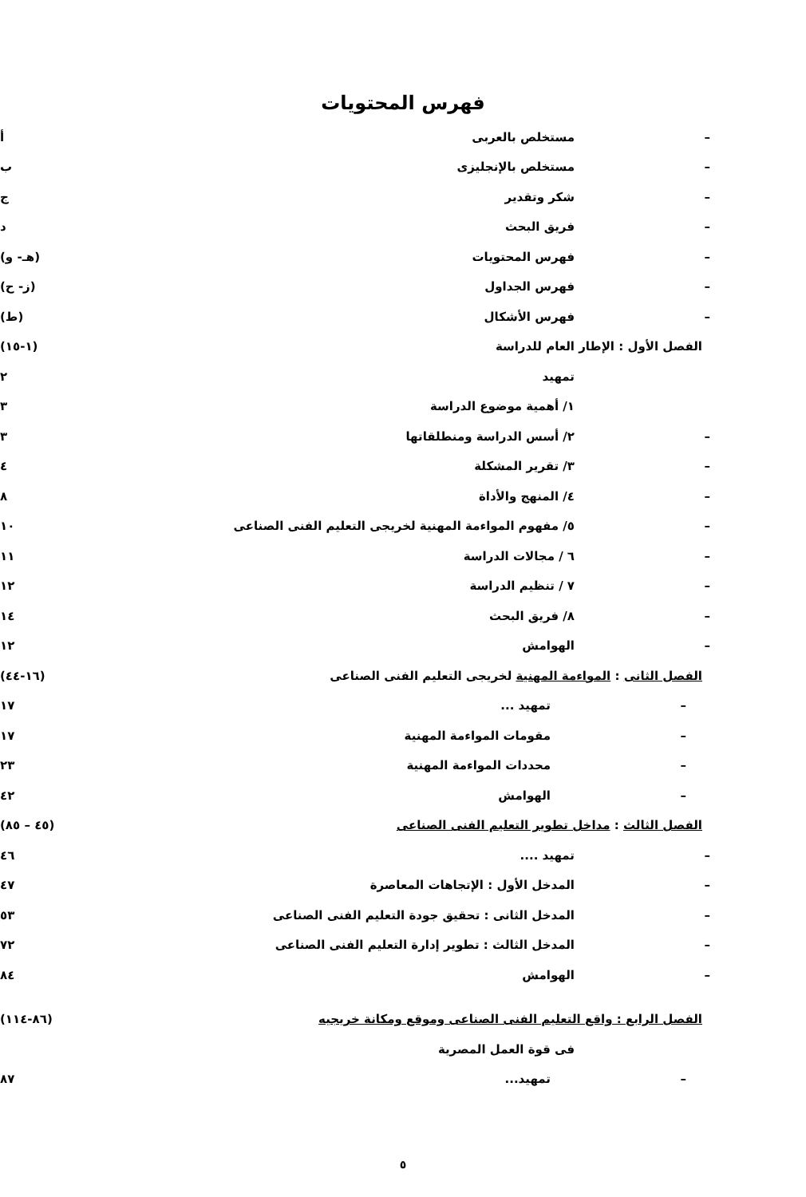فهرس المحتويات
– مستخلص بالعربى أ
– مستخلص بالإنجليزى ب
– شكر وتقدير ج
– فريق البحث د
– فهرس المحتويات (هـ- و)
– فهرس الجداول (ز- ح)
– فهرس الأشكال (ط)
الفصل الأول : الإطار العام للدراسة (١-١٥)
تمهيد ٢
١/ أهمية موضوع الدراسة ٣
– ٢/ أسس الدراسة ومنطلقاتها ٣
– ٣/ تقرير المشكلة ٤
– ٤/ المنهج والأداة ٨
– ٥/ مفهوم المواءمة المهنية لخريجى التعليم الفنى الصناعى ١٠
– ٦ / مجالات الدراسة ١١
– ٧ / تنظيم الدراسة ١٢
– ٨/ فريق البحث ١٤
– الهوامش ١٢
الفصل الثانى : المواءمة المهنية لخريجى التعليم الفنى الصناعى (١٦-٤٤)
– تمهيد ... ١٧
– مقومات المواءمة المهنية ١٧
– محددات المواءمة المهنية ٢٣
– الهوامش ٤٢
الفصل الثالث : مداخل تطوير التعليم الفنى الصناعى (٤٥ – ٨٥)
– تمهيد .... ٤٦
– المدخل الأول : الإتجاهات المعاصرة ٤٧
– المدخل الثانى : تحقيق جودة التعليم الفنى الصناعى ٥٣
– المدخل الثالث : تطوير إدارة التعليم الفنى الصناعى ٧٢
– الهوامش ٨٤
الفصل الرابع : واقع التعليم الفنى الصناعى وموقع ومكانة خريجيه (٨٦-١١٤)
فى قوة العمل المصرية
– تمهيد... ٨٧
٥